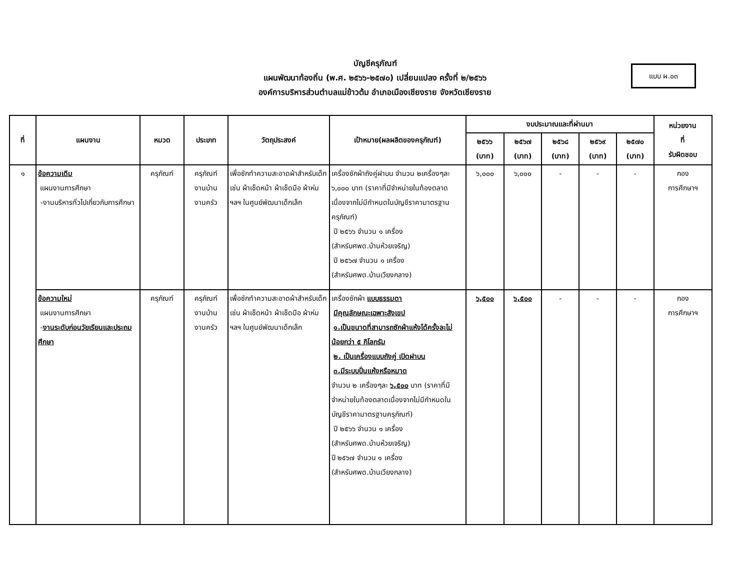บัญชีครุภัณฑ์
แผนพัฒนาท้องถิ่น (พ.ศ. ๒๕๖๖-๒๕๗๐) เปลี่ยนแปลง ครั้งที่ ๒/๒๕๖๖
องค์การบริหารส่วนตำบลแม่ข้าวต้ม อำเภอเมืองเชียงราย จังหวัดเชียงราย
แบบ ผ.๐๓
| ที่ | แผนงาน | หมวด | ประเภท | วัตถุประสงค์ | เป้าหมาย(ผลผลิตของครุภัณฑ์) | งบประมาณและที่ผ่านมา | | | | | หน่วยงาน ที่ รับผิดชอบ |
| --- | --- | --- | --- | --- | --- | --- | --- | --- | --- | --- | --- |
| | | | | | | ๒๕๖๖ (บาท) | ๒๕๖๗ (บาท) | ๒๕๖๘ (บาท) | ๒๕๖๙ (บาท) | ๒๕๗๐ (บาท) | |
| ๑ | ข้อความเดิม แผนงานการศึกษา -งานบริหารทั่วไปเกี่ยวกับการศึกษา | ครุภัณฑ์ | ครุภัณฑ์ งานบ้าน งานครัว | เพื่อซักทำความสะอาดผ้าสำหรับเด็ก เช่น ผ้าเช็ดหน้า ผ้าเช็ดมือ ผ้าห่มฯลฯ ในศูนย์พัฒนาเด็กเล็ก | เครื่องซักผ้าถังคู่ฝาบน จำนวน ๒เครื่องๆละ ๖,๐๐๐ บาท (ราคาที่มีจำหน่ายในท้องตลาดเนื่องจากไม่มีกำหนดในบัญชีราคามาตรฐานครุภัณฑ์) ปี ๒๕๖๖ จำนวน ๑ เครื่อง (สำหรับศพด.บ้านห้วยเจริญ) ปี ๒๕๖๗ จำนวน ๑ เครื่อง (สำหรับศพด.บ้านเวียงกลาง) | ๖,๐๐๐ | ๖,๐๐๐ | - | - | - | กอง การศึกษาฯ |
| | ข้อความใหม่ แผนงานการศึกษา - งานระดับก่อนวัยเรียนและประถมศึกษา | ครุภัณฑ์ | ครุภัณฑ์ งานบ้าน งานครัว | เพื่อซักทำความสะอาดผ้าสำหรับเด็ก เช่น ผ้าเช็ดหน้า ผ้าเช็ดมือ ผ้าห่มฯลฯ ในศูนย์พัฒนาเด็กเล็ก | เครื่องซักผ้า แบบธรรมดา มีคุณลักษณะเฉพาะสังเขป ๑.เป็นขนาดที่สามารถซักผ้าแห้งได้ครั้งละไม่น้อยกว่า ๕ กิโลกรัม ๒. เป็นเครื่องแบบถังคู่ เปิดฝาบน ๓.มีระบบปั่นแห้งหรือหมาด จำนวน ๒ เครื่องๆละ ๖,๕๐๐ บาท (ราคาที่มีจำหน่ายในท้องตลาดเนื่องจากไม่มีกำหนดในบัญชีราคามาตรฐานครุภัณฑ์) ปี ๒๕๖๖ จำนวน ๑ เครื่อง (สำหรับศพด.บ้านห้วยเจริญ) ปี ๒๕๖๗ จำนวน ๑ เครื่อง (สำหรับศพด.บ้านเวียงกลาง) | ๖,๕๐๐ | ๖,๕๐๐ | - | - | - | กอง การศึกษาฯ |